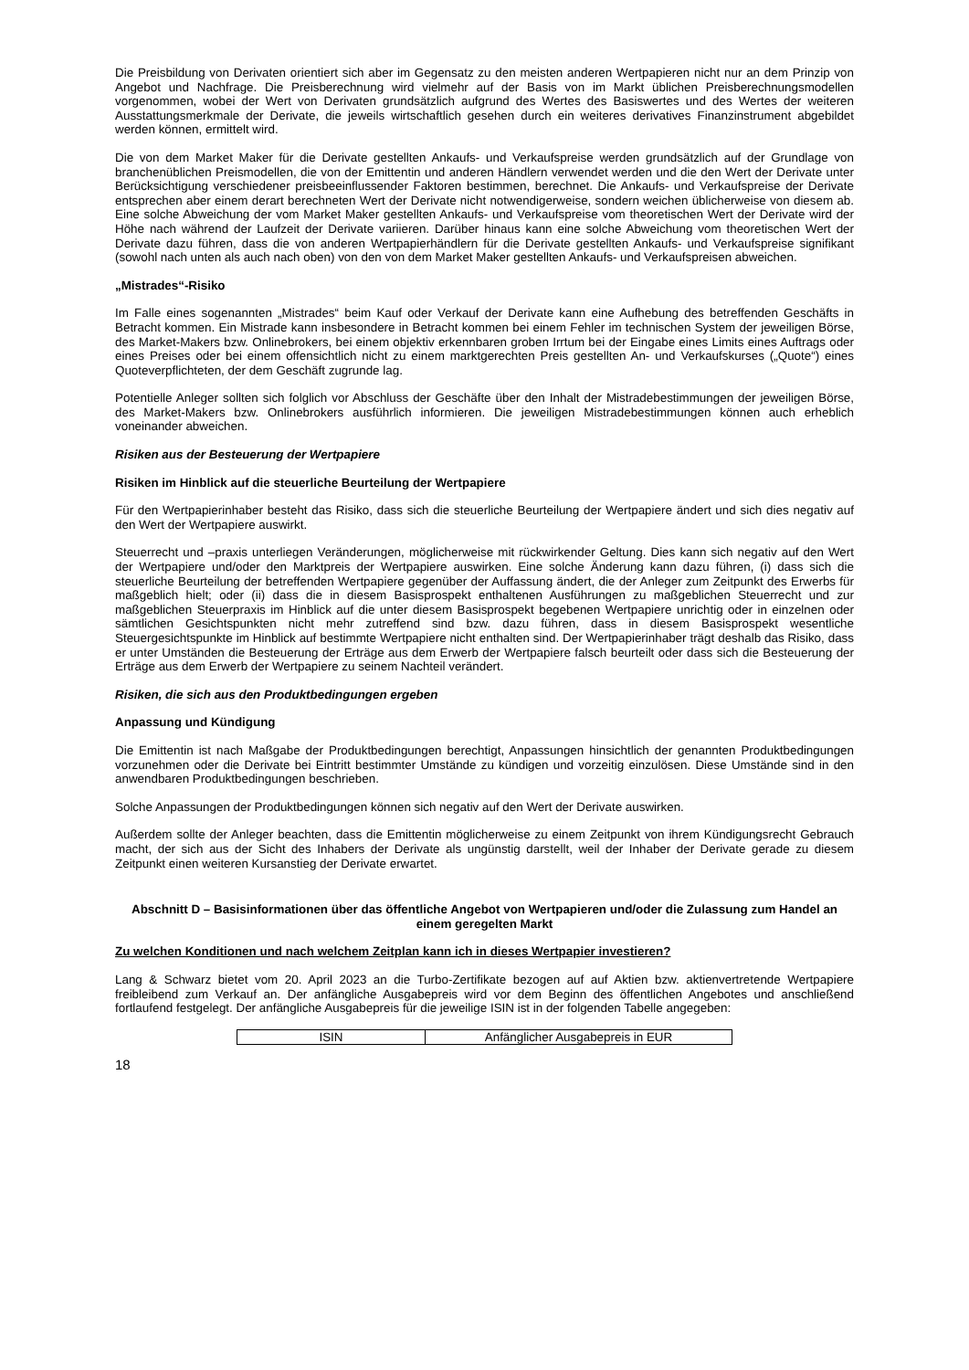Die Preisbildung von Derivaten orientiert sich aber im Gegensatz zu den meisten anderen Wertpapieren nicht nur an dem Prinzip von Angebot und Nachfrage. Die Preisberechnung wird vielmehr auf der Basis von im Markt üblichen Preisberechnungsmodellen vorgenommen, wobei der Wert von Derivaten grundsätzlich aufgrund des Wertes des Basiswertes und des Wertes der weiteren Ausstattungsmerkmale der Derivate, die jeweils wirtschaftlich gesehen durch ein weiteres derivatives Finanzinstrument abgebildet werden können, ermittelt wird.
Die von dem Market Maker für die Derivate gestellten Ankaufs- und Verkaufspreise werden grundsätzlich auf der Grundlage von branchenüblichen Preismodellen, die von der Emittentin und anderen Händlern verwendet werden und die den Wert der Derivate unter Berücksichtigung verschiedener preisbeeinflussender Faktoren bestimmen, berechnet. Die Ankaufs- und Verkaufspreise der Derivate entsprechen aber einem derart berechneten Wert der Derivate nicht notwendigerweise, sondern weichen üblicherweise von diesem ab. Eine solche Abweichung der vom Market Maker gestellten Ankaufs- und Verkaufspreise vom theoretischen Wert der Derivate wird der Höhe nach während der Laufzeit der Derivate variieren. Darüber hinaus kann eine solche Abweichung vom theoretischen Wert der Derivate dazu führen, dass die von anderen Wertpapierhändlern für die Derivate gestellten Ankaufs- und Verkaufspreise signifikant (sowohl nach unten als auch nach oben) von den von dem Market Maker gestellten Ankaufs- und Verkaufspreisen abweichen.
„Mistrades“-Risiko
Im Falle eines sogenannten „Mistrades“ beim Kauf oder Verkauf der Derivate kann eine Aufhebung des betreffenden Geschäfts in Betracht kommen. Ein Mistrade kann insbesondere in Betracht kommen bei einem Fehler im technischen System der jeweiligen Börse, des Market-Makers bzw. Onlinebrokers, bei einem objektiv erkennbaren groben Irrtum bei der Eingabe eines Limits eines Auftrags oder eines Preises oder bei einem offensichtlich nicht zu einem marktgerechten Preis gestellten An- und Verkaufskurses („Quote“) eines Quoteverpflichteten, der dem Geschäft zugrunde lag.
Potentielle Anleger sollten sich folglich vor Abschluss der Geschäfte über den Inhalt der Mistradebestimmungen der jeweiligen Börse, des Market-Makers bzw. Onlinebrokers ausführlich informieren. Die jeweiligen Mistradebestimmungen können auch erheblich voneinander abweichen.
Risiken aus der Besteuerung der Wertpapiere
Risiken im Hinblick auf die steuerliche Beurteilung der Wertpapiere
Für den Wertpapierinhaber besteht das Risiko, dass sich die steuerliche Beurteilung der Wertpapiere ändert und sich dies negativ auf den Wert der Wertpapiere auswirkt.
Steuerrecht und –praxis unterliegen Veränderungen, möglicherweise mit rückwirkender Geltung. Dies kann sich negativ auf den Wert der Wertpapiere und/oder den Marktpreis der Wertpapiere auswirken. Eine solche Änderung kann dazu führen, (i) dass sich die steuerliche Beurteilung der betreffenden Wertpapiere gegenüber der Auffassung ändert, die der Anleger zum Zeitpunkt des Erwerbs für maßgeblich hielt; oder (ii) dass die in diesem Basisprospekt enthaltenen Ausführungen zu maßgeblichen Steuerrecht und zur maßgeblichen Steuerpraxis im Hinblick auf die unter diesem Basisprospekt begebenen Wertpapiere unrichtig oder in einzelnen oder sämtlichen Gesichtspunkten nicht mehr zutreffend sind bzw. dazu führen, dass in diesem Basisprospekt wesentliche Steuergesichtspunkte im Hinblick auf bestimmte Wertpapiere nicht enthalten sind. Der Wertpapierinhaber trägt deshalb das Risiko, dass er unter Umständen die Besteuerung der Erträge aus dem Erwerb der Wertpapiere falsch beurteilt oder dass sich die Besteuerung der Erträge aus dem Erwerb der Wertpapiere zu seinem Nachteil verändert.
Risiken, die sich aus den Produktbedingungen ergeben
Anpassung und Kündigung
Die Emittentin ist nach Maßgabe der Produktbedingungen berechtigt, Anpassungen hinsichtlich der genannten Produktbedingungen vorzunehmen oder die Derivate bei Eintritt bestimmter Umstände zu kündigen und vorzeitig einzulösen. Diese Umstände sind in den anwendbaren Produktbedingungen beschrieben.
Solche Anpassungen der Produktbedingungen können sich negativ auf den Wert der Derivate auswirken.
Außerdem sollte der Anleger beachten, dass die Emittentin möglicherweise zu einem Zeitpunkt von ihrem Kündigungsrecht Gebrauch macht, der sich aus der Sicht des Inhabers der Derivate als ungünstig darstellt, weil der Inhaber der Derivate gerade zu diesem Zeitpunkt einen weiteren Kursanstieg der Derivate erwartet.
Abschnitt D – Basisinformationen über das öffentliche Angebot von Wertpapieren und/oder die Zulassung zum Handel an einem geregelten Markt
Zu welchen Konditionen und nach welchem Zeitplan kann ich in dieses Wertpapier investieren?
Lang & Schwarz bietet vom 20. April 2023 an die Turbo-Zertifikate bezogen auf auf Aktien bzw. aktienvertretende Wertpapiere freibleibend zum Verkauf an. Der anfängliche Ausgabepreis wird vor dem Beginn des öffentlichen Angebotes und anschließend fortlaufend festgelegt. Der anfängliche Ausgabepreis für die jeweilige ISIN ist in der folgenden Tabelle angegeben:
| ISIN | Anfänglicher Ausgabepreis in EUR |
18